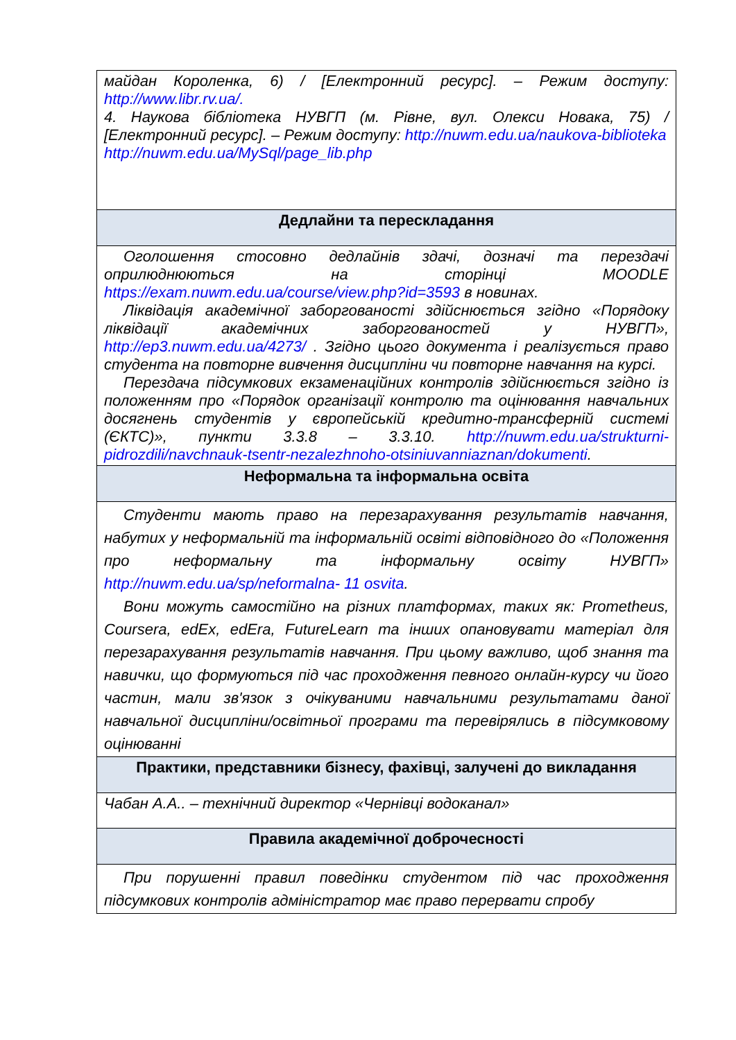| майдан Короленка, 6) / [Електронний ресурс]. – Режим доступу: http://www.libr.rv.ua/. 4. Наукова бібліотека НУВГП (м. Рівне, вул. Олекси Новака, 75) / [Електронний ресурс]. – Режим доступу: http://nuwm.edu.ua/naukova-biblioteka http://nuwm.edu.ua/MySql/page_lib.php |
| Дедлайни та перескладання |
| Оголошення стосовно дедлайнів здачі, дозначі та перездачі оприлюднюються на сторінці MOODLE https://exam.nuwm.edu.ua/course/view.php?id=3593 в новинах. Ліквідація академічної заборгованості здійснюється згідно «Порядоку ліквідації академічних заборгованостей у НУВГП», http://ep3.nuwm.edu.ua/4273/ . Згідно цього документа і реалізується право студента на повторне вивчення дисципліни чи повторне навчання на курсі. Перездача підсумкових екзаменаційних контролів здійснюється згідно із положенням про «Порядок організації контролю та оцінювання навчальних досягнень студентів у європейській кредитно-трансферній системі (ЄКТС)», пункти 3.3.8 – 3.3.10. http://nuwm.edu.ua/strukturni-pidrozdili/navchnauk-tsentr-nezalezhnoho-otsiniuvanniaznan/dokumenti . |
| Неформальна та інформальна освіта |
| Студенти мають право на перезарахування результатів навчання, набутих у неформальній та інформальній освіті відповідного до «Положення про неформальну та інформальну освіту НУВГП» http://nuwm.edu.ua/sp/neformalna- 11 osvita . Вони можуть самостійно на різних платформах, таких як: Prometheus, Coursera, edEx, edEra, FutureLearn та інших опановувати матеріал для перезарахування результатів навчання. При цьому важливо, щоб знання та навички, що формуються під час проходження певного онлайн-курсу чи його частин, мали зв'язок з очікуваними навчальними результатами даної навчальної дисципліни/освітньої програми та перевірялись в підсумковому оцінюванні |
| Практики, представники бізнесу, фахівці, залучені до викладання |
| Чабан А.А.. – технічний директор «Чернівці водоканал» |
| Правила академічної доброчесності |
| При порушенні правил поведінки студентом під час проходження підсумкових контролів адміністратор має право перервати спробу |